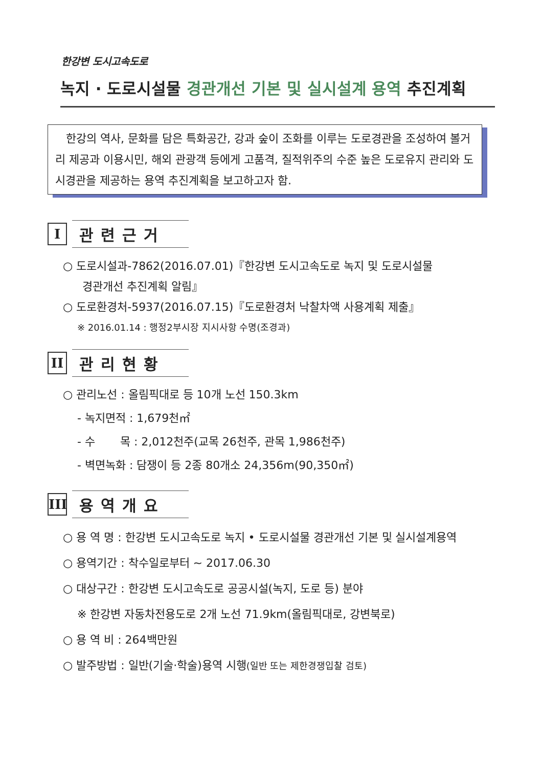한강변 도시고속도로
녹지 · 도로시설물 경관개선 기본 및 실시설계 용역 추진계획
한강의 역사, 문화를 담은 특화공간, 강과 숲이 조화를 이루는 도로경관을 조성하여 볼거리 제공과 이용시민, 해외 관광객 등에게 고품격, 질적위주의 수준 높은 도로유지 관리와 도시경관을 제공하는 용역 추진계획을 보고하고자 함.
I
관련근거
○ 도로시설과-7862(2016.07.01)『한강변 도시고속도로 녹지 및 도로시설물
경관개선 추진계획 알림』
○ 도로환경처-5937(2016.07.15)『도로환경처 낙찰차액 사용계획 제출』
※ 2016.01.14 : 행정2부시장 지시사항 수명(조경과)
II
관리현황
○ 관리노선 : 올림픽대로 등 10개 노선 150.3km
- 녹지면적 : 1,679천㎡
- 수 목 : 2,012천주(교목 26천주, 관목 1,986천주)
- 벽면녹화 : 담쟁이 등 2종 80개소 24,356m(90,350㎡)
III
용역개요
○ 용 역 명 : 한강변 도시고속도로 녹지 • 도로시설물 경관개선 기본 및 실시설계용역
○ 용역기간 : 착수일로부터 ~ 2017.06.30
○ 대상구간 : 한강변 도시고속도로 공공시설(녹지, 도로 등) 분야
※ 한강변 자동차전용도로 2개 노선 71.9km(올림픽대로, 강변북로)
○ 용 역 비 : 264백만원
○ 발주방법 : 일반(기술·학술)용역 시행(일반 또는 제한경쟁입찰 검토)